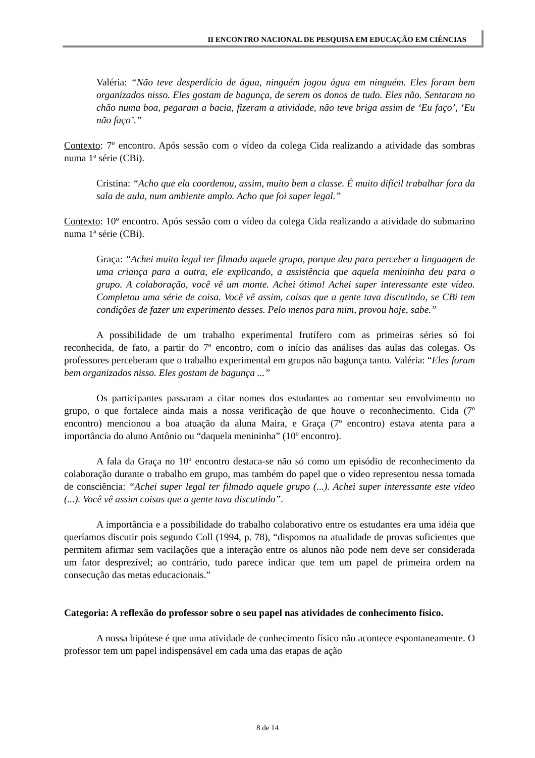II ENCONTRO NACIONAL DE PESQUISA EM EDUCAÇÃO EM CIÊNCIAS
Valéria: “Não teve desperdício de água, ninguém jogou água em ninguém. Eles foram bem organizados nisso. Eles gostam de bagunça, de serem os donos de tudo. Eles não. Sentaram no chão numa boa, pegaram a bacia, fizeram a atividade, não teve briga assim de ‘Eu faço’, ‘Eu não faço’.”
Contexto: 7º encontro. Após sessão com o vídeo da colega Cida realizando a atividade das sombras numa 1ª série (CBi).
Cristina: “Acho que ela coordenou, assim, muito bem a classe. É muito difícil trabalhar fora da sala de aula, num ambiente amplo. Acho que foi super legal.”
Contexto: 10º encontro. Após sessão com o vídeo da colega Cida realizando a atividade do submarino numa 1ª série (CBi).
Graça: “Achei muito legal ter filmado aquele grupo, porque deu para perceber a linguagem de uma criança para a outra, ele explicando, a assistência que aquela menininha deu para o grupo. A colaboração, você vê um monte. Achei ótimo! Achei super interessante este vídeo. Completou uma série de coisa. Você vê assim, coisas que a gente tava discutindo, se CBi tem condições de fazer um experimento desses. Pelo menos para mim, provou hoje, sabe.”
A possibilidade de um trabalho experimental frutífero com as primeiras séries só foi reconhecida, de fato, a partir do 7º encontro, com o início das análises das aulas das colegas. Os professores perceberam que o trabalho experimental em grupos não bagunça tanto. Valéria: “Eles foram bem organizados nisso. Eles gostam de bagunça ...”
Os participantes passaram a citar nomes dos estudantes ao comentar seu envolvimento no grupo, o que fortalece ainda mais a nossa verificação de que houve o reconhecimento. Cida (7º encontro) mencionou a boa atuação da aluna Maira, e Graça (7º encontro) estava atenta para a importância do aluno Antônio ou “daquela menininha” (10º encontro).
A fala da Graça no 10º encontro destaca-se não só como um episódio de reconhecimento da colaboração durante o trabalho em grupo, mas também do papel que o vídeo representou nessa tomada de consciência: “Achei super legal ter filmado aquele grupo (...). Achei super interessante este vídeo (...). Você vê assim coisas que a gente tava discutindo”.
A importância e a possibilidade do trabalho colaborativo entre os estudantes era uma idéia que queríamos discutir pois segundo Coll (1994, p. 78), “dispomos na atualidade de provas suficientes que permitem afirmar sem vacilações que a interação entre os alunos não pode nem deve ser considerada um fator desprezível; ao contrário, tudo parece indicar que tem um papel de primeira ordem na consecução das metas educacionais.”
Categoria: A reflexão do professor sobre o seu papel nas atividades de conhecimento físico.
A nossa hipótese é que uma atividade de conhecimento físico não acontece espontaneamente. O professor tem um papel indispensável em cada uma das etapas de ação
8 de 14